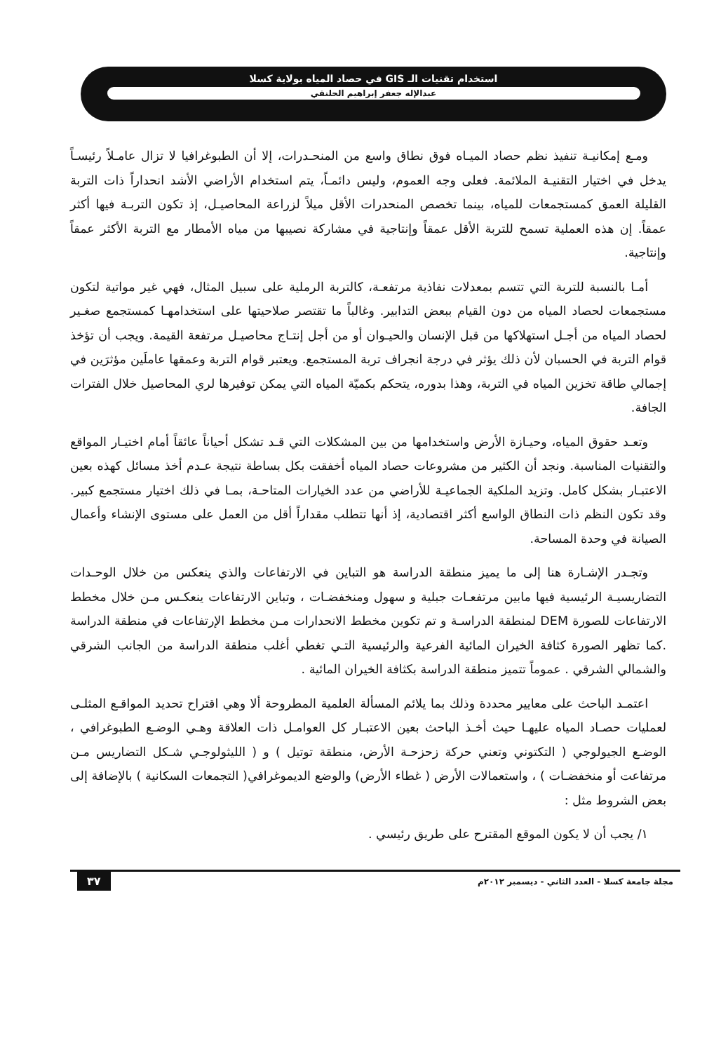استخدام تقنيات الـ GIS في حصاد المياه بولاية كسلا
عبدالإله جعفر إبراهيم الحلنقي
ومـع إمكانيـة تنفيذ نظم حصاد الميـاه فوق نطاق واسع من المنحـدرات، إلا أن الطبوغرافيا لا تزال عامـلاً رئيسـاً يدخل في اختيار التقنيـة الملائمة. فعلى وجه العموم، وليس دائمـاً، يتم استخدام الأراضي الأشد انحداراً ذات التربة القليلة العمق كمستجمعات للمياه، بينما تخصص المنحدرات الأقل ميلاً لزراعة المحاصيـل، إذ تكون التربـة فيها أكثر عمقاً. إن هذه العملية تسمح للتربة الأقل عمقاً وإنتاجية في مشاركة نصيبها من مياه الأمطار مع التربة الأكثر عمقاً وإنتاجية.
أمـا بالنسبة للتربة التي تتسم بمعدلات نفاذية مرتفعـة، كالتربة الرملية على سبيل المثال، فهي غير مواتية لتكون مستجمعات لحصاد المياه من دون القيام ببعض التدابير. وغالباً ما تقتصر صلاحيتها على استخدامهـا كمستجمع صغـير لحصاد المياه من أجـل استهلاكها من قبل الإنسان والحيـوان أو من أجل إنتـاج محاصيـل مرتفعة القيمة. ويجب أن تؤخذ قوام التربة في الحسبان لأن ذلك يؤثر في درجة انجراف تربة المستجمع. ويعتبر قوام التربة وعمقها عاملَين مؤثرَين في إجمالي طاقة تخزين المياه في التربة، وهذا بدوره، يتحكم بكميّة المياه التي يمكن توفيرها لري المحاصيل خلال الفترات الجافة.
وتعـد حقوق المياه، وحيـازة الأرض واستخدامها من بين المشكلات التي قـد تشكل أحياناً عائقاً أمام اختيـار المواقع والتقنيات المناسبة. ونجد أن الكثير من مشروعات حصاد المياه أخفقت بكل بساطة نتيجة عـدم أخذ مسائل كهذه بعين الاعتبـار بشكل كامل. وتزيد الملكية الجماعيـة للأراضي من عدد الخيارات المتاحـة، بمـا في ذلك اختيار مستجمع كبير. وقد تكون النظم ذات النطاق الواسع أكثر اقتصادية، إذ أنها تتطلب مقداراً أقل من العمل على مستوى الإنشاء وأعمال الصيانة في وحدة المساحة.
وتجـدر الإشـارة هنا إلى ما يميز منطقة الدراسة هو التباين في الارتفاعات والذي ينعكس من خلال الوحـدات التضاريسيـة الرئيسية فيها مابين مرتفعـات جبلية و سهول ومنخفضـات ، وتباين الارتفاعات ينعكـس مـن خلال مخطط الارتفاعات للصورة DEM لمنطقة الدراسـة و تم تكوين مخطط الانحدارات مـن مخطط الإرتفاعات في منطقة الدراسة .كما تظهر الصورة كثافة الخيران المائية الفرعية والرئيسية التـي تغطي أغلب منطقة الدراسة من الجانب الشرقي والشمالي الشرقي . عموماً تتميز منطقة الدراسة بكثافة الخيران المائية .
اعتمـد الباحث على معايير محددة وذلك بما يلائم المسألة العلمية المطروحة ألا وهي اقتراح تحديد المواقـع المثلـى لعمليات حصـاد المياه عليهـا حيث أخـذ الباحث بعين الاعتبـار كل العوامـل ذات العلاقة وهـي الوضـع الطبوغرافي ، الوضـع الجيولوجي ( التكتوني وتعني حركة زحزحـة الأرض، منطقة توتيل ) و ( الليثولوجـي شـكل التضاريس مـن مرتفاعت أو منخفضـات ) ، واستعمالات الأرض ( غطاء الأرض) والوضع الديموغرافي( التجمعات السكانية ) بالإضافة إلى بعض الشروط مثل :
١/ يجب أن لا يكون الموقع المقترح على طريق رئيسي .
مجلة جامعة كسلا - العدد الثاني - ديسمبر ٢٠١٢م ٣٧